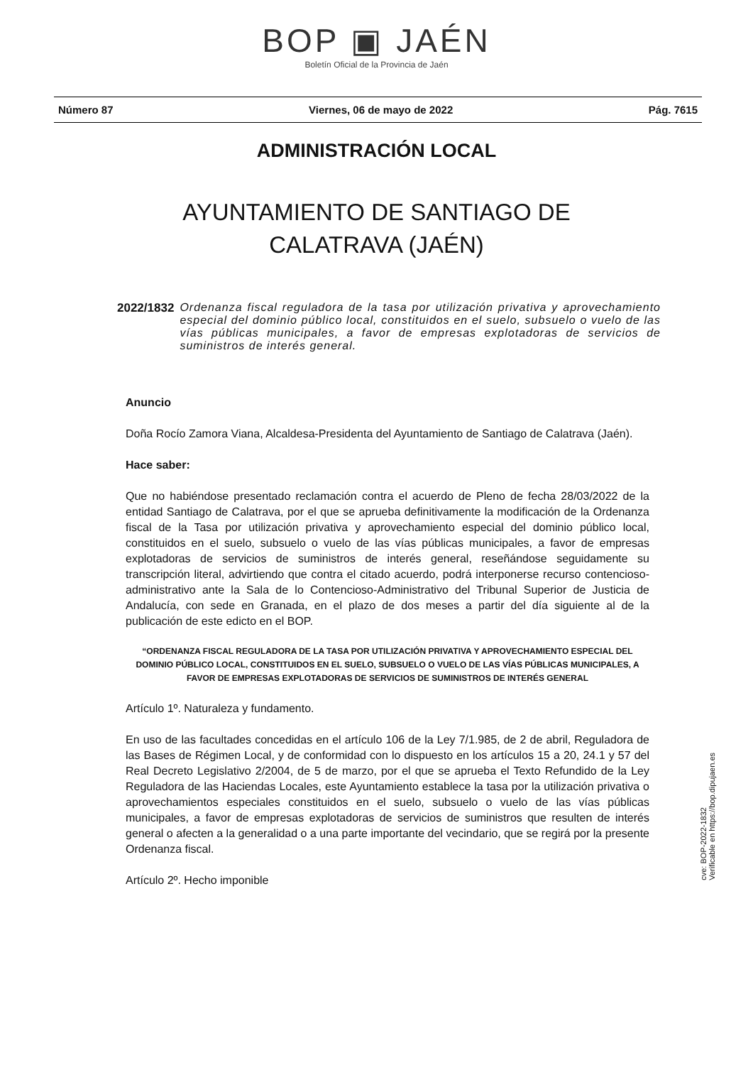BOP ▣ JAÉN
Boletín Oficial de la Provincia de Jaén
Número 87 Viernes, 06 de mayo de 2022 Pág. 7615
ADMINISTRACIÓN LOCAL
AYUNTAMIENTO DE SANTIAGO DE
CALATRAVA (JAÉN)
2022/1832 Ordenanza fiscal reguladora de la tasa por utilización privativa y aprovechamiento especial del dominio público local, constituidos en el suelo, subsuelo o vuelo de las vías públicas municipales, a favor de empresas explotadoras de servicios de suministros de interés general.
Anuncio
Doña Rocío Zamora Viana, Alcaldesa-Presidenta del Ayuntamiento de Santiago de Calatrava (Jaén).
Hace saber:
Que no habiéndose presentado reclamación contra el acuerdo de Pleno de fecha 28/03/2022 de la entidad Santiago de Calatrava, por el que se aprueba definitivamente la modificación de la Ordenanza fiscal de la Tasa por utilización privativa y aprovechamiento especial del dominio público local, constituidos en el suelo, subsuelo o vuelo de las vías públicas municipales, a favor de empresas explotadoras de servicios de suministros de interés general, reseñándose seguidamente su transcripción literal, advirtiendo que contra el citado acuerdo, podrá interponerse recurso contencioso-administrativo ante la Sala de lo Contencioso-Administrativo del Tribunal Superior de Justicia de Andalucía, con sede en Granada, en el plazo de dos meses a partir del día siguiente al de la publicación de este edicto en el BOP.
“ORDENANZA FISCAL REGULADORA DE LA TASA POR UTILIZACIÓN PRIVATIVA Y APROVECHAMIENTO ESPECIAL DEL DOMINIO PÚBLICO LOCAL, CONSTITUIDOS EN EL SUELO, SUBSUELO O VUELO DE LAS VÍAS PÚBLICAS MUNICIPALES, A FAVOR DE EMPRESAS EXPLOTADORAS DE SERVICIOS DE SUMINISTROS DE INTERÉS GENERAL
Artículo 1º. Naturaleza y fundamento.
En uso de las facultades concedidas en el artículo 106 de la Ley 7/1.985, de 2 de abril, Reguladora de las Bases de Régimen Local, y de conformidad con lo dispuesto en los artículos 15 a 20, 24.1 y 57 del Real Decreto Legislativo 2/2004, de 5 de marzo, por el que se aprueba el Texto Refundido de la Ley Reguladora de las Haciendas Locales, este Ayuntamiento establece la tasa por la utilización privativa o aprovechamientos especiales constituidos en el suelo, subsuelo o vuelo de las vías públicas municipales, a favor de empresas explotadoras de servicios de suministros que resulten de interés general o afecten a la generalidad o a una parte importante del vecindario, que se regirá por la presente Ordenanza fiscal.
Artículo 2º. Hecho imponible
cve: BOP-2022-1832
Verificable en https://bop.dipujaen.es